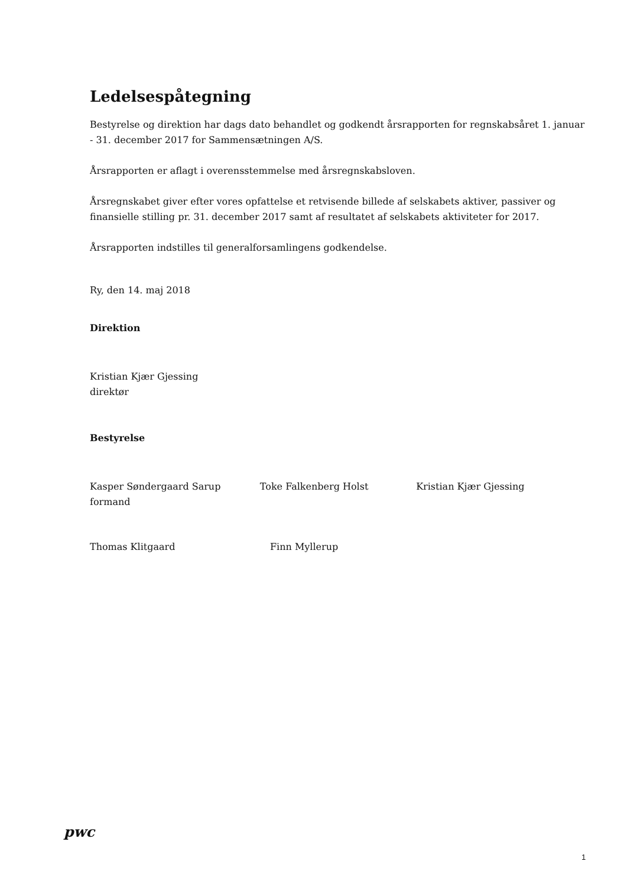Ledelsespåtegning
Bestyrelse og direktion har dags dato behandlet og godkendt årsrapporten for regnskabsåret 1. januar - 31. december 2017 for Sammensætningen A/S.
Årsrapporten er aflagt i overensstemmelse med årsregnskabsloven.
Årsregnskabet giver efter vores opfattelse et retvisende billede af selskabets aktiver, passiver og finansielle stilling pr. 31. december 2017 samt af resultatet af selskabets aktiviteter for 2017.
Årsrapporten indstilles til generalforsamlingens godkendelse.
Ry, den 14. maj 2018
Direktion
Kristian Kjær Gjessing
direktør
Bestyrelse
Kasper Søndergaard Sarup
formand
Toke Falkenberg Holst Kristian Kjær Gjessing
Thomas Klitgaard Finn Myllerup
pwc
1